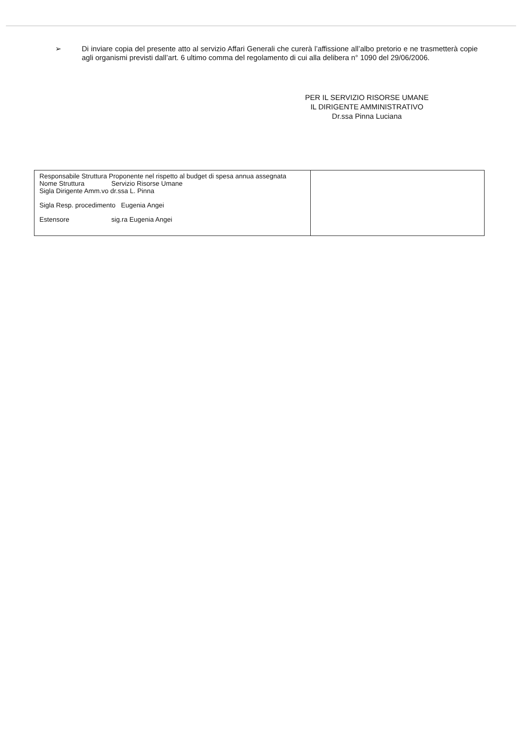➢ Di inviare copia del presente atto al servizio Affari Generali che curerà l’affissione all’albo pretorio e ne trasmetterà copie agli organismi previsti dall’art. 6 ultimo comma del regolamento di cui alla delibera n° 1090 del 29/06/2006.
PER IL SERVIZIO RISORSE UMANE
IL DIRIGENTE AMMINISTRATIVO
Dr.ssa Pinna Luciana
| Responsabile Struttura Proponente nel rispetto al budget di spesa annua assegnata Nome Struttura Servizio Risorse Umane Sigla Dirigente Amm.vo dr.ssa L. Pinna Sigla Resp. procedimento Eugenia Angei Estensore sig.ra Eugenia Angei | |